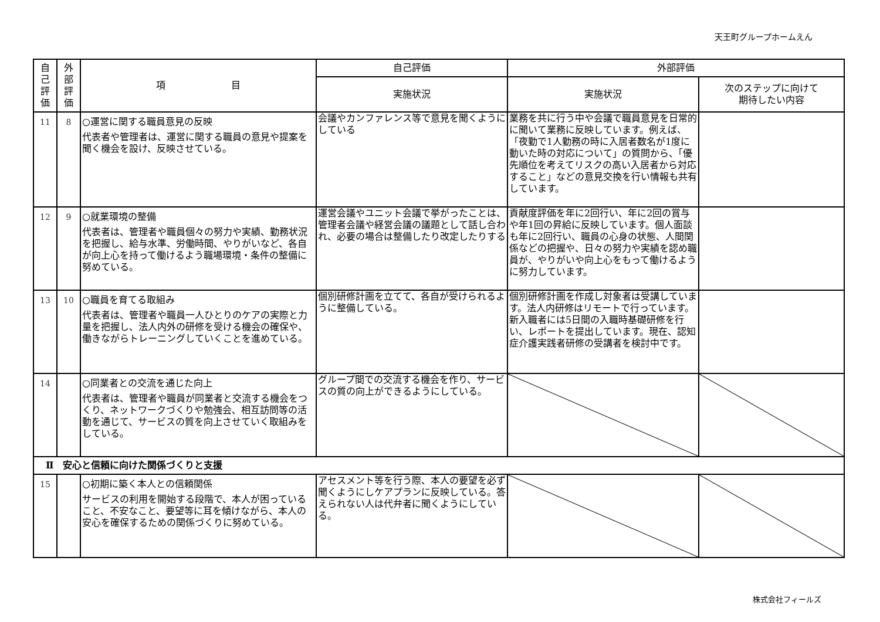天王町グループホームえん
| 自 己 評 価 | 外 部 評 価 | 項 目 | 自己評価 | 外部評価 | |
| --- | --- | --- | --- | --- | --- |
| | | | 実施状況 | 実施状況 | 次のステップに向けて 期待したい内容 |
| 11 | 8 | ○運営に関する職員意見の反映 代表者や管理者は、運営に関する職員の意見や提案を聞く機会を設け、反映させている。 | 会議やカンファレンス等で意見を聞くようにしている | 業務を共に行う中や会議で職員意見を日常的に聞いて業務に反映しています。例えば、「夜勤で1人勤務の時に入居者数名が1度に動いた時の対応について」の質問から、「優先順位を考えてリスクの高い入居者から対応すること」などの意見交換を行い情報も共有しています。 | |
| 12 | 9 | ○就業環境の整備 代表者は、管理者や職員個々の努力や実績、勤務状況を把握し、給与水準、労働時間、やりがいなど、各自が向上心を持って働けるよう職場環境・条件の整備に努めている。 | 運営会議やユニット会議で挙がったことは、管理者会議や経営会議の議題として話し合われ、必要の場合は整備したり改定したりする | 貢献度評価を年に2回行い、年に2回の賞与や年1回の昇給に反映しています。個人面談も年に2回行い、職員の心身の状態、人間関係などの把握や、日々の努力や実績を認め職員が、やりがいや向上心をもって働けるように努力しています。 | |
| 13 | 10 | ○職員を育てる取組み 代表者は、管理者や職員一人ひとりのケアの実際と力量を把握し、法人内外の研修を受ける機会の確保や、働きながらトレーニングしていくことを進めている。 | 個別研修計画を立てて、各自が受けられるように整備している。 | 個別研修計画を作成し対象者は受講しています。法人内研修はリモートで行っています。新入職者には5日間の入職時基礎研修を行い、レポートを提出しています。現在、認知症介護実践者研修の受講者を検討中です。 | |
| 14 | | ○同業者との交流を通じた向上 代表者は、管理者や職員が同業者と交流する機会をつくり、ネットワークづくりや勉強会、相互訪問等の活動を通じて、サービスの質を向上させていく取組みをしている。 | グループ間での交流する機会を作り、サービスの質の向上ができるようにしている。 | | |
| Ⅱ 安心と信頼に向けた関係づくりと支援 | | | | | |
| 15 | | ○初期に築く本人との信頼関係 サービスの利用を開始する段階で、本人が困っていること、不安なこと、要望等に耳を傾けながら、本人の安心を確保するための関係づくりに努めている。 | アセスメント等を行う際、本人の要望を必ず聞くようにしケアプランに反映している。答えられない人は代弁者に聞くようにしている。 | | |
株式会社フィールズ